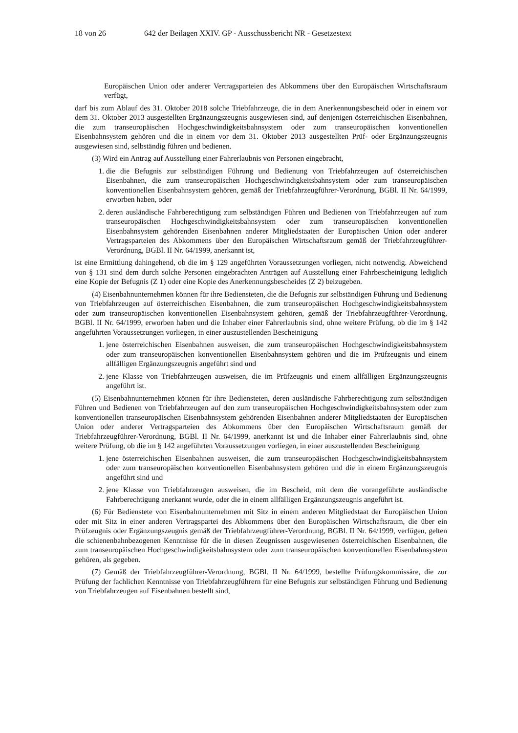18 von 26 642 der Beilagen XXIV. GP - Ausschussbericht NR - Gesetzestext
Europäischen Union oder anderer Vertragsparteien des Abkommens über den Europäischen Wirtschaftsraum verfügt,
darf bis zum Ablauf des 31. Oktober 2018 solche Triebfahrzeuge, die in dem Anerkennungsbescheid oder in einem vor dem 31. Oktober 2013 ausgestellten Ergänzungszeugnis ausgewiesen sind, auf denjenigen österreichischen Eisenbahnen, die zum transeuropäischen Hochgeschwindigkeitsbahnsystem oder zum transeuropäischen konventionellen Eisenbahnsystem gehören und die in einem vor dem 31. Oktober 2013 ausgestellten Prüf- oder Ergänzungszeugnis ausgewiesen sind, selbständig führen und bedienen.
(3) Wird ein Antrag auf Ausstellung einer Fahrerlaubnis von Personen eingebracht,
1. die die Befugnis zur selbständigen Führung und Bedienung von Triebfahrzeugen auf österreichischen Eisenbahnen, die zum transeuropäischen Hochgeschwindigkeitsbahnsystem oder zum transeuropäischen konventionellen Eisenbahnsystem gehören, gemäß der Triebfahrzeugführer-Verordnung, BGBl. II Nr. 64/1999, erworben haben, oder
2. deren ausländische Fahrberechtigung zum selbständigen Führen und Bedienen von Triebfahrzeugen auf zum transeuropäischen Hochgeschwindigkeitsbahnsystem oder zum transeuropäischen konventionellen Eisenbahnsystem gehörenden Eisenbahnen anderer Mitgliedstaaten der Europäischen Union oder anderer Vertragsparteien des Abkommens über den Europäischen Wirtschaftsraum gemäß der Triebfahrzeugführer-Verordnung, BGBl. II Nr. 64/1999, anerkannt ist,
ist eine Ermittlung dahingehend, ob die im § 129 angeführten Voraussetzungen vorliegen, nicht notwendig. Abweichend von § 131 sind dem durch solche Personen eingebrachten Anträgen auf Ausstellung einer Fahrbescheinigung lediglich eine Kopie der Befugnis (Z 1) oder eine Kopie des Anerkennungsbescheides (Z 2) beizugeben.
(4) Eisenbahnunternehmen können für ihre Bediensteten, die die Befugnis zur selbständigen Führung und Bedienung von Triebfahrzeugen auf österreichischen Eisenbahnen, die zum transeuropäischen Hochgeschwindigkeitsbahnsystem oder zum transeuropäischen konventionellen Eisenbahnsystem gehören, gemäß der Triebfahrzeugführer-Verordnung, BGBl. II Nr. 64/1999, erworben haben und die Inhaber einer Fahrerlaubnis sind, ohne weitere Prüfung, ob die im § 142 angeführten Voraussetzungen vorliegen, in einer auszustellenden Bescheinigung
1. jene österreichischen Eisenbahnen ausweisen, die zum transeuropäischen Hochgeschwindigkeitsbahnsystem oder zum transeuropäischen konventionellen Eisenbahnsystem gehören und die im Prüfzeugnis und einem allfälligen Ergänzungszeugnis angeführt sind und
2. jene Klasse von Triebfahrzeugen ausweisen, die im Prüfzeugnis und einem allfälligen Ergänzungszeugnis angeführt ist.
(5) Eisenbahnunternehmen können für ihre Bediensteten, deren ausländische Fahrberechtigung zum selbständigen Führen und Bedienen von Triebfahrzeugen auf den zum transeuropäischen Hochgeschwindigkeitsbahnsystem oder zum konventionellen transeuropäischen Eisenbahnsystem gehörenden Eisenbahnen anderer Mitgliedstaaten der Europäischen Union oder anderer Vertragsparteien des Abkommens über den Europäischen Wirtschaftsraum gemäß der Triebfahrzeugführer-Verordnung, BGBl. II Nr. 64/1999, anerkannt ist und die Inhaber einer Fahrerlaubnis sind, ohne weitere Prüfung, ob die im § 142 angeführten Voraussetzungen vorliegen, in einer auszustellenden Bescheinigung
1. jene österreichischen Eisenbahnen ausweisen, die zum transeuropäischen Hochgeschwindigkeitsbahnsystem oder zum transeuropäischen konventionellen Eisenbahnsystem gehören und die in einem Ergänzungszeugnis angeführt sind und
2. jene Klasse von Triebfahrzeugen ausweisen, die im Bescheid, mit dem die vorangeführte ausländische Fahrberechtigung anerkannt wurde, oder die in einem allfälligen Ergänzungszeugnis angeführt ist.
(6) Für Bedienstete von Eisenbahnunternehmen mit Sitz in einem anderen Mitgliedstaat der Europäischen Union oder mit Sitz in einer anderen Vertragspartei des Abkommens über den Europäischen Wirtschaftsraum, die über ein Prüfzeugnis oder Ergänzungszeugnis gemäß der Triebfahrzeugführer-Verordnung, BGBl. II Nr. 64/1999, verfügen, gelten die schienenbahnbezogenen Kenntnisse für die in diesen Zeugnissen ausgewiesenen österreichischen Eisenbahnen, die zum transeuropäischen Hochgeschwindigkeitsbahnsystem oder zum transeuropäischen konventionellen Eisenbahnsystem gehören, als gegeben.
(7) Gemäß der Triebfahrzeugführer-Verordnung, BGBl. II Nr. 64/1999, bestellte Prüfungskommissäre, die zur Prüfung der fachlichen Kenntnisse von Triebfahrzeugführern für eine Befugnis zur selbständigen Führung und Bedienung von Triebfahrzeugen auf Eisenbahnen bestellt sind,